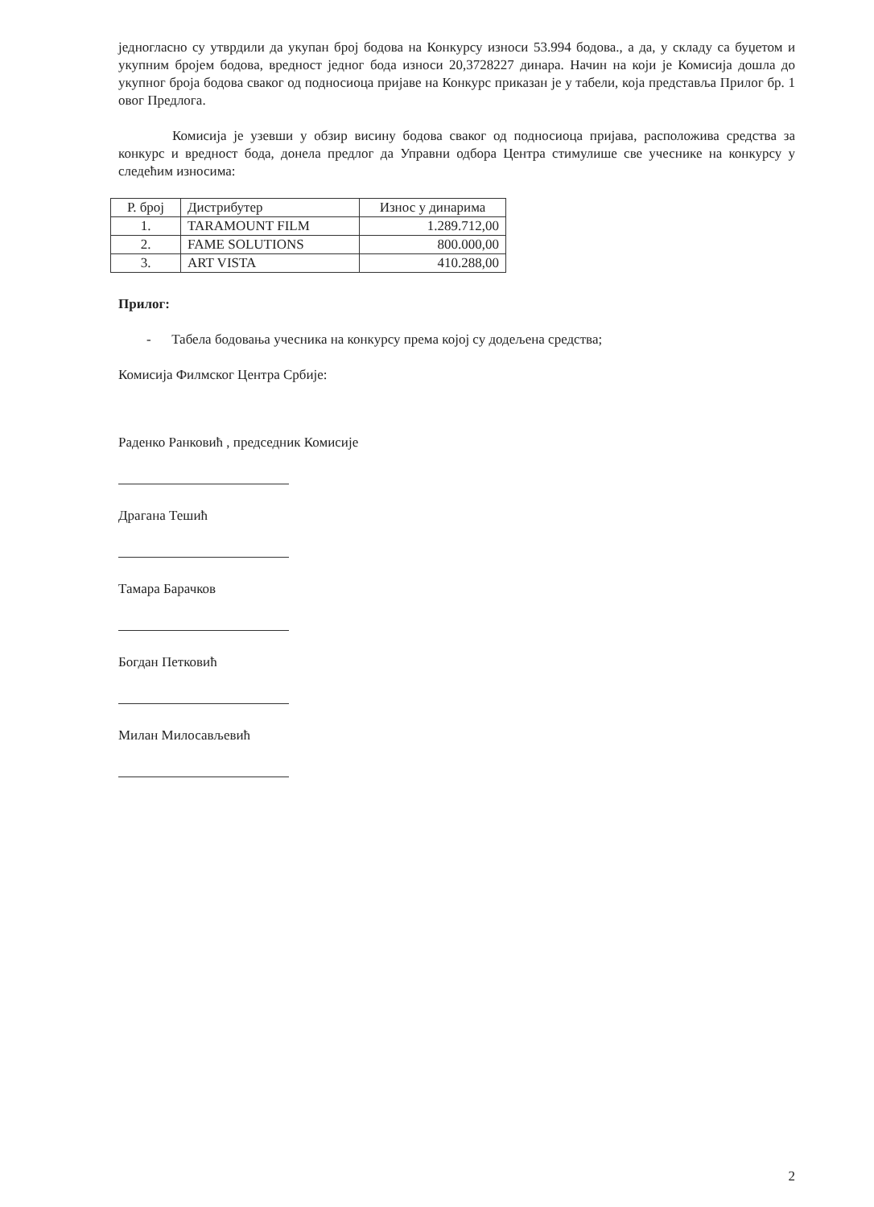једногласно су утврдили да укупан број бодова на Конкурсу износи 53.994 бодова., а да, у складу са буџетом и укупним бројем бодова, вредност једног бода износи 20,3728227 динара. Начин на који је Комисија дошла до укупног броја бодова сваког од подносиоца пријаве на Конкурс приказан је у табели, која представља Прилог бр. 1 овог Предлога.
Комисија је узевши у обзир висину бодова сваког од подносиоца пријава, расположива средства за конкурс и вредност бода, донела предлог да Управни одбора Центра стимулише све учеснике на конкурсу у следећим износима:
| Р. број | Дистрибутер | Износ у динарима |
| --- | --- | --- |
| 1. | TARAMOUNT FILM | 1.289.712,00 |
| 2. | FAME SOLUTIONS | 800.000,00 |
| 3. | ART VISTA | 410.288,00 |
Прилог:
- Табела бодовања учесника на конкурсу према којој су додељена средства;
Комисија Филмског Центра Србије:
Раденко Ранковић , председник Комисије
Драгана Тешић
Тамара Барачков
Богдан Петковић
Милан Милосављевић
2